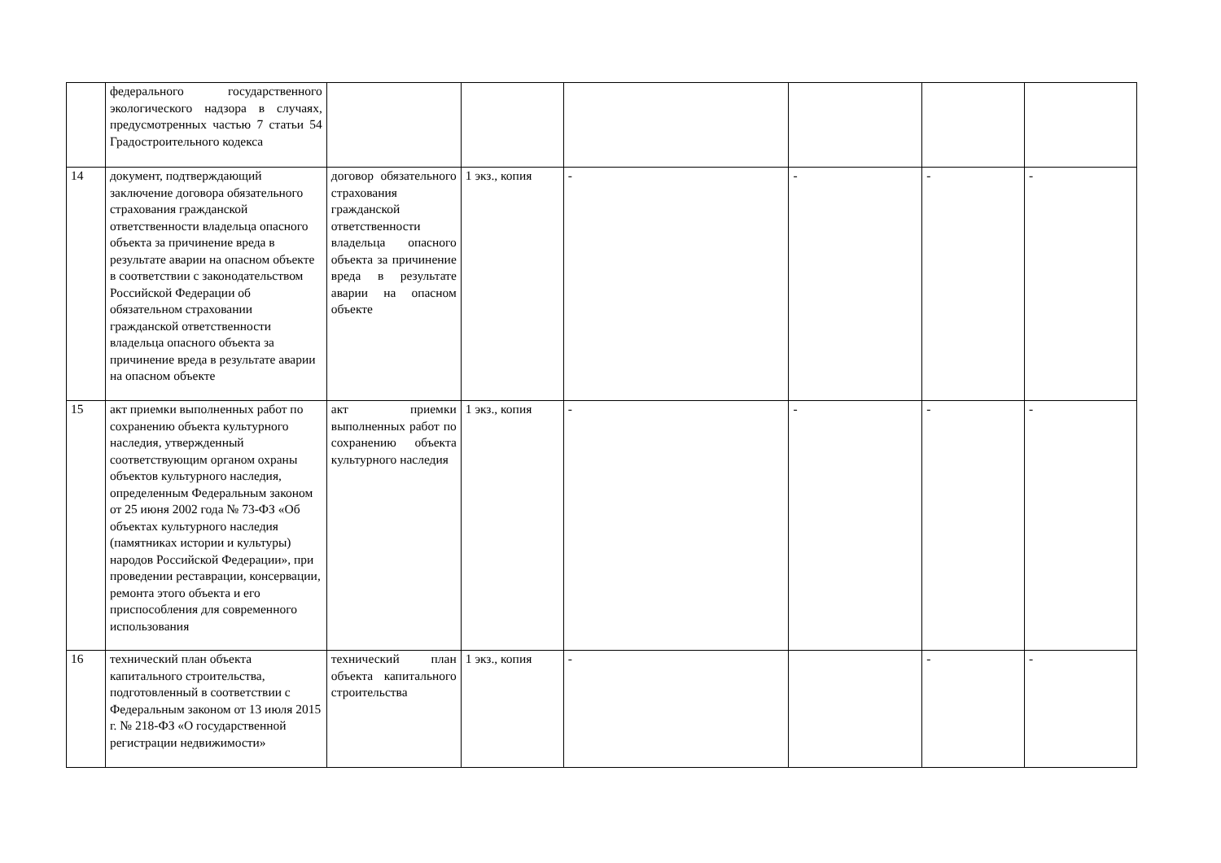| | федерального государственного экологического надзора в случаях, предусмотренных частью 7 статьи 54 Градостроительного кодекса | | | | | | |
| 14 | документ, подтверждающий заключение договора обязательного страхования гражданской ответственности владельца опасного объекта за причинение вреда в результате аварии на опасном объекте в соответствии с законодательством Российской Федерации об обязательном страховании гражданской ответственности владельца опасного объекта за причинение вреда в результате аварии на опасном объекте | договор обязательного страхования гражданской ответственности владельца опасного объекта за причинение вреда в результате аварии на опасном объекте | 1 экз., копия | - | - | - | - |
| 15 | акт приемки выполненных работ по сохранению объекта культурного наследия, утвержденный соответствующим органом охраны объектов культурного наследия, определенным Федеральным законом от 25 июня 2002 года № 73-ФЗ «Об объектах культурного наследия (памятниках истории и культуры) народов Российской Федерации», при проведении реставрации, консервации, ремонта этого объекта и его приспособления для современного использования | акт приемки выполненных работ по сохранению объекта культурного наследия | 1 экз., копия | - | - | - | - |
| 16 | технический план объекта капитального строительства, подготовленный в соответствии с Федеральным законом от 13 июля 2015 г. № 218-ФЗ «О государственной регистрации недвижимости» | технический план объекта капитального строительства | 1 экз., копия | - | | - | - |